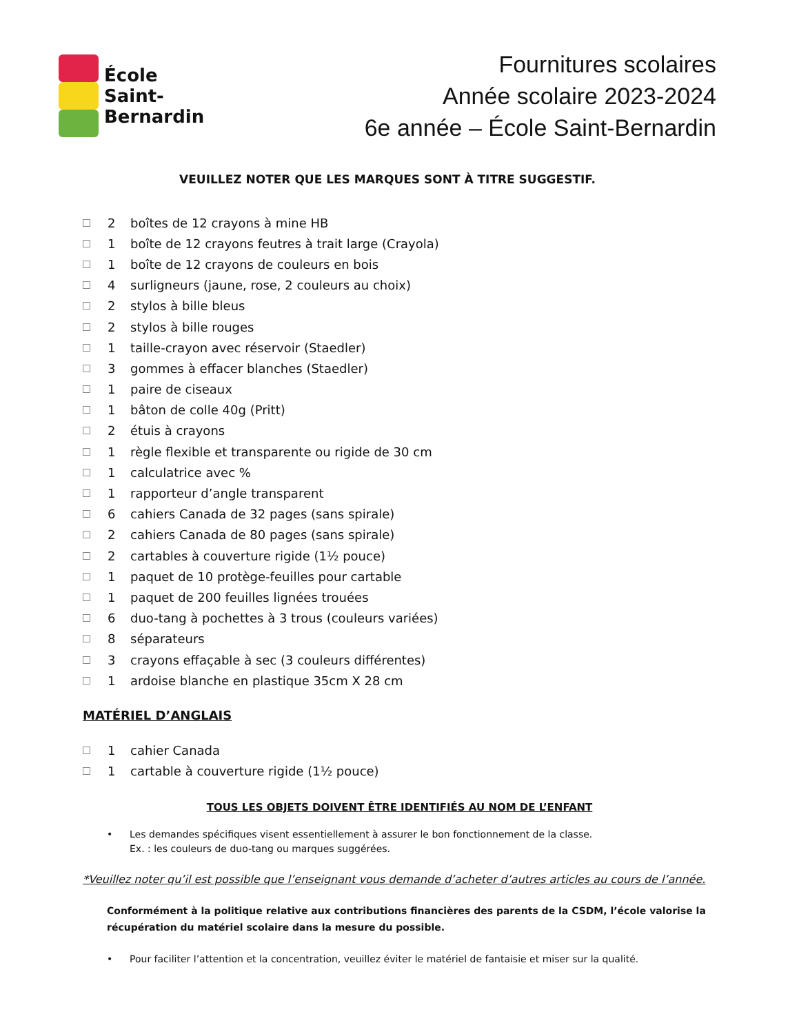École
Saint-
Bernardin
Fournitures scolaires
Année scolaire 2023-2024
6e année – École Saint-Bernardin
VEUILLEZ NOTER QUE LES MARQUES SONT À TITRE SUGGESTIF.
2 boîtes de 12 crayons à mine HB
1 boîte de 12 crayons feutres à trait large (Crayola)
1 boîte de 12 crayons de couleurs en bois
4 surligneurs (jaune, rose, 2 couleurs au choix)
2 stylos à bille bleus
2 stylos à bille rouges
1 taille-crayon avec réservoir (Staedler)
3 gommes à effacer blanches (Staedler)
1 paire de ciseaux
1 bâton de colle 40g (Pritt)
2 étuis à crayons
1 règle flexible et transparente ou rigide de 30 cm
1 calculatrice avec %
1 rapporteur d’angle transparent
6 cahiers Canada de 32 pages (sans spirale)
2 cahiers Canada de 80 pages (sans spirale)
2 cartables à couverture rigide (1½ pouce)
1 paquet de 10 protège-feuilles pour cartable
1 paquet de 200 feuilles lignées trouées
6 duo-tang à pochettes à 3 trous (couleurs variées)
8 séparateurs
3 crayons effaçable à sec (3 couleurs différentes)
1 ardoise blanche en plastique 35cm X 28 cm
MATÉRIEL D’ANGLAIS
1 cahier Canada
1 cartable à couverture rigide (1½ pouce)
TOUS LES OBJETS DOIVENT ÊTRE IDENTIFIÉS AU NOM DE L’ENFANT
Les demandes spécifiques visent essentiellement à assurer le bon fonctionnement de la classe.
Ex. : les couleurs de duo-tang ou marques suggérées.
*Veuillez noter qu’il est possible que l’enseignant vous demande d’acheter d’autres articles au cours de l’année.
Conformément à la politique relative aux contributions financières des parents de la CSDM, l’école valorise la récupération du matériel scolaire dans la mesure du possible.
Pour faciliter l’attention et la concentration, veuillez éviter le matériel de fantaisie et miser sur la qualité.